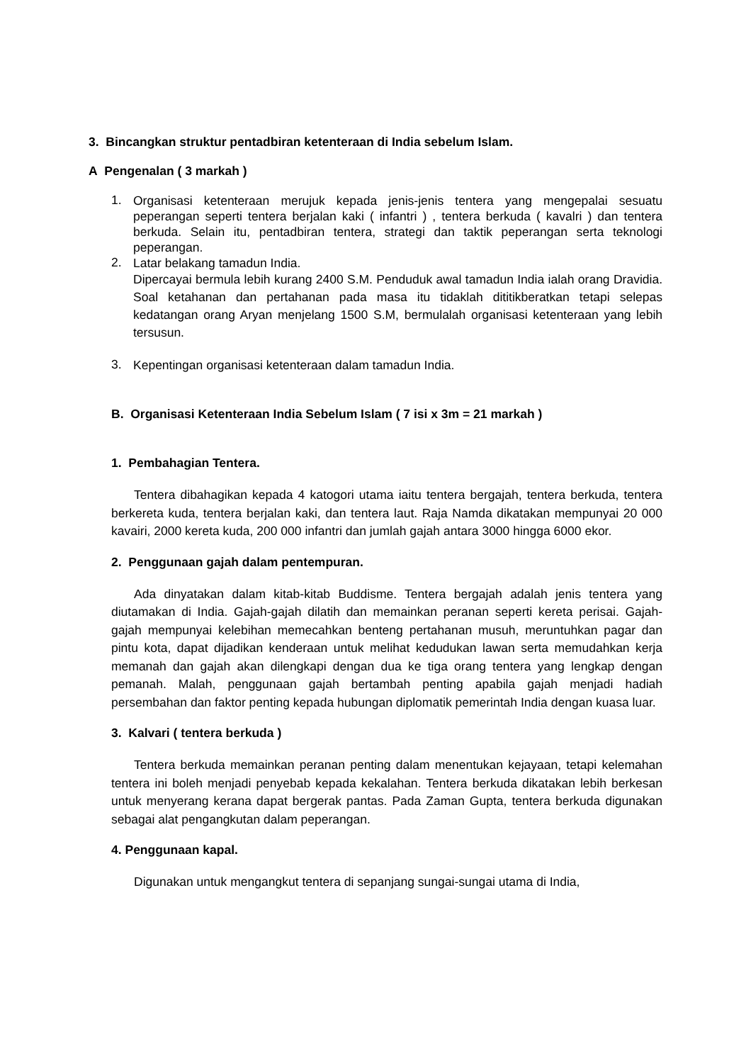3. Bincangkan struktur pentadbiran ketenteraan di India sebelum Islam.
A Pengenalan ( 3 markah )
1. Organisasi ketenteraan merujuk kepada jenis-jenis tentera yang mengepalai sesuatu peperangan seperti tentera berjalan kaki ( infantri ) , tentera berkuda ( kavalri ) dan tentera berkuda. Selain itu, pentadbiran tentera, strategi dan taktik peperangan serta teknologi peperangan.
2. Latar belakang tamadun India.
Dipercayai bermula lebih kurang 2400 S.M. Penduduk awal tamadun India ialah orang Dravidia. Soal ketahanan dan pertahanan pada masa itu tidaklah dititikberatkan tetapi selepas kedatangan orang Aryan menjelang 1500 S.M, bermulalah organisasi ketenteraan yang lebih tersusun.
3. Kepentingan organisasi ketenteraan dalam tamadun India.
B. Organisasi Ketenteraan India Sebelum Islam ( 7 isi x 3m = 21 markah )
1. Pembahagian Tentera.
Tentera dibahagikan kepada 4 katogori utama iaitu tentera bergajah, tentera berkuda, tentera berkereta kuda, tentera berjalan kaki, dan tentera laut. Raja Namda dikatakan mempunyai 20 000 kavairi, 2000 kereta kuda, 200 000 infantri dan jumlah gajah antara 3000 hingga 6000 ekor.
2. Penggunaan gajah dalam pentempuran.
Ada dinyatakan dalam kitab-kitab Buddisme. Tentera bergajah adalah jenis tentera yang diutamakan di India. Gajah-gajah dilatih dan memainkan peranan seperti kereta perisai. Gajah-gajah mempunyai kelebihan memecahkan benteng pertahanan musuh, meruntuhkan pagar dan pintu kota, dapat dijadikan kenderaan untuk melihat kedudukan lawan serta memudahkan kerja memanah dan gajah akan dilengkapi dengan dua ke tiga orang tentera yang lengkap dengan pemanah. Malah, penggunaan gajah bertambah penting apabila gajah menjadi hadiah persembahan dan faktor penting kepada hubungan diplomatik pemerintah India dengan kuasa luar.
3. Kalvari ( tentera berkuda )
Tentera berkuda memainkan peranan penting dalam menentukan kejayaan, tetapi kelemahan tentera ini boleh menjadi penyebab kepada kekalahan. Tentera berkuda dikatakan lebih berkesan untuk menyerang kerana dapat bergerak pantas. Pada Zaman Gupta, tentera berkuda digunakan sebagai alat pengangkutan dalam peperangan.
4. Penggunaan kapal.
Digunakan untuk mengangkut tentera di sepanjang sungai-sungai utama di India,